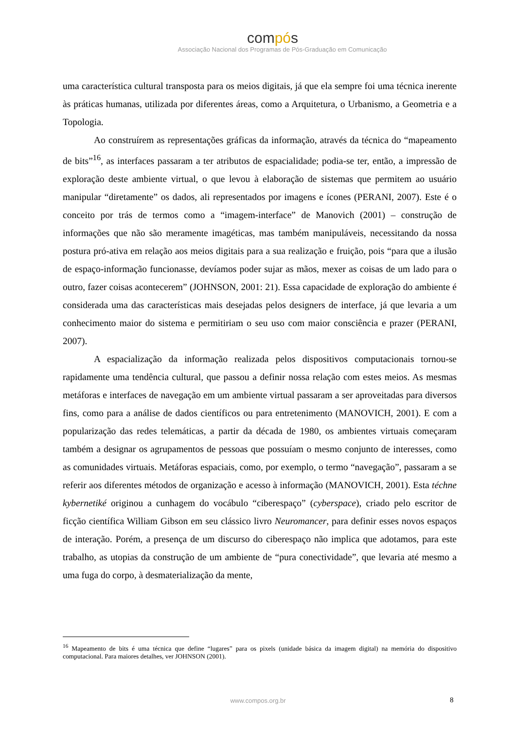compós
Associação Nacional dos Programas de Pós-Graduação em Comunicação
uma característica cultural transposta para os meios digitais, já que ela sempre foi uma técnica inerente às práticas humanas, utilizada por diferentes áreas, como a Arquitetura, o Urbanismo, a Geometria e a Topologia.
Ao construírem as representações gráficas da informação, através da técnica do “mapeamento de bits”<sup>16</sup>, as interfaces passaram a ter atributos de espacialidade; podia-se ter, então, a impressão de exploração deste ambiente virtual, o que levou à elaboração de sistemas que permitem ao usuário manipular “diretamente” os dados, ali representados por imagens e ícones (PERANI, 2007). Este é o conceito por trás de termos como a “imagem-interface” de Manovich (2001) – construção de informações que não são meramente imagéticas, mas também manipuláveis, necessitando da nossa postura pró-ativa em relação aos meios digitais para a sua realização e fruição, pois “para que a ilusão de espaço-informação funcionasse, devíamos poder sujar as mãos, mexer as coisas de um lado para o outro, fazer coisas acontecerem” (JOHNSON, 2001: 21). Essa capacidade de exploração do ambiente é considerada uma das características mais desejadas pelos designers de interface, já que levaria a um conhecimento maior do sistema e permitiriam o seu uso com maior consciência e prazer (PERANI, 2007).
A espacialização da informação realizada pelos dispositivos computacionais tornou-se rapidamente uma tendência cultural, que passou a definir nossa relação com estes meios. As mesmas metáforas e interfaces de navegação em um ambiente virtual passaram a ser aproveitadas para diversos fins, como para a análise de dados científicos ou para entretenimento (MANOVICH, 2001). E com a popularização das redes telemáticas, a partir da década de 1980, os ambientes virtuais começaram também a designar os agrupamentos de pessoas que possuíam o mesmo conjunto de interesses, como as comunidades virtuais. Metáforas espaciais, como, por exemplo, o termo “navegação”, passaram a se referir aos diferentes métodos de organização e acesso à informação (MANOVICH, 2001). Esta téchne kybernetiké originou a cunhagem do vocábulo “ciberespaço” (cyberspace), criado pelo escritor de ficção científica William Gibson em seu clássico livro Neuromancer, para definir esses novos espaços de interação. Porém, a presença de um discurso do ciberespaço não implica que adotamos, para este trabalho, as utopias da construção de um ambiente de “pura conectividade”, que levaria até mesmo a uma fuga do corpo, à desmaterialização da mente,
<sup>16</sup> Mapeamento de bits é uma técnica que define “lugares” para os pixels (unidade básica da imagem digital) na memória do dispositivo computacional. Para maiores detalhes, ver JOHNSON (2001).
www.compos.org.br 8